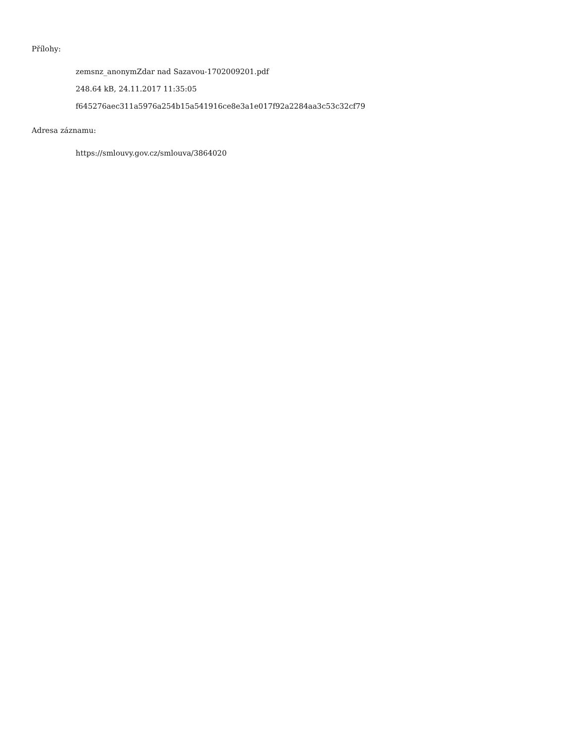Přílohy:
zemsnz_anonymZdar nad Sazavou-1702009201.pdf
248.64 kB, 24.11.2017 11:35:05
f645276aec311a5976a254b15a541916ce8e3a1e017f92a2284aa3c53c32cf79
Adresa záznamu:
https://smlouvy.gov.cz/smlouva/3864020